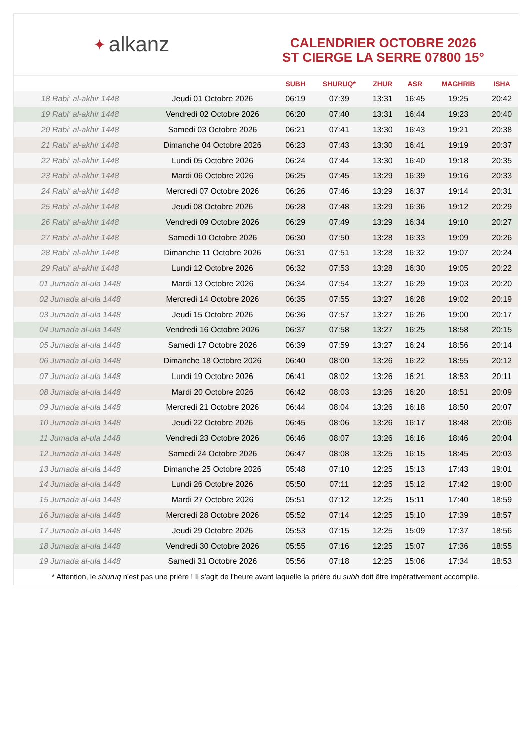✦ alkanz
CALENDRIER OCTOBRE 2026
ST CIERGE LA SERRE 07800 15°
| | | SUBH | SHURUQ* | ZHUR | ASR | MAGHRIB | ISHA |
| --- | --- | --- | --- | --- | --- | --- | --- |
| 18 Rabi‘ al-akhir 1448 | Jeudi 01 Octobre 2026 | 06:19 | 07:39 | 13:31 | 16:45 | 19:25 | 20:42 |
| 19 Rabi‘ al-akhir 1448 | Vendredi 02 Octobre 2026 | 06:20 | 07:40 | 13:31 | 16:44 | 19:23 | 20:40 |
| 20 Rabi‘ al-akhir 1448 | Samedi 03 Octobre 2026 | 06:21 | 07:41 | 13:30 | 16:43 | 19:21 | 20:38 |
| 21 Rabi‘ al-akhir 1448 | Dimanche 04 Octobre 2026 | 06:23 | 07:43 | 13:30 | 16:41 | 19:19 | 20:37 |
| 22 Rabi‘ al-akhir 1448 | Lundi 05 Octobre 2026 | 06:24 | 07:44 | 13:30 | 16:40 | 19:18 | 20:35 |
| 23 Rabi‘ al-akhir 1448 | Mardi 06 Octobre 2026 | 06:25 | 07:45 | 13:29 | 16:39 | 19:16 | 20:33 |
| 24 Rabi‘ al-akhir 1448 | Mercredi 07 Octobre 2026 | 06:26 | 07:46 | 13:29 | 16:37 | 19:14 | 20:31 |
| 25 Rabi‘ al-akhir 1448 | Jeudi 08 Octobre 2026 | 06:28 | 07:48 | 13:29 | 16:36 | 19:12 | 20:29 |
| 26 Rabi‘ al-akhir 1448 | Vendredi 09 Octobre 2026 | 06:29 | 07:49 | 13:29 | 16:34 | 19:10 | 20:27 |
| 27 Rabi‘ al-akhir 1448 | Samedi 10 Octobre 2026 | 06:30 | 07:50 | 13:28 | 16:33 | 19:09 | 20:26 |
| 28 Rabi‘ al-akhir 1448 | Dimanche 11 Octobre 2026 | 06:31 | 07:51 | 13:28 | 16:32 | 19:07 | 20:24 |
| 29 Rabi‘ al-akhir 1448 | Lundi 12 Octobre 2026 | 06:32 | 07:53 | 13:28 | 16:30 | 19:05 | 20:22 |
| 01 Jumada al-ula 1448 | Mardi 13 Octobre 2026 | 06:34 | 07:54 | 13:27 | 16:29 | 19:03 | 20:20 |
| 02 Jumada al-ula 1448 | Mercredi 14 Octobre 2026 | 06:35 | 07:55 | 13:27 | 16:28 | 19:02 | 20:19 |
| 03 Jumada al-ula 1448 | Jeudi 15 Octobre 2026 | 06:36 | 07:57 | 13:27 | 16:26 | 19:00 | 20:17 |
| 04 Jumada al-ula 1448 | Vendredi 16 Octobre 2026 | 06:37 | 07:58 | 13:27 | 16:25 | 18:58 | 20:15 |
| 05 Jumada al-ula 1448 | Samedi 17 Octobre 2026 | 06:39 | 07:59 | 13:27 | 16:24 | 18:56 | 20:14 |
| 06 Jumada al-ula 1448 | Dimanche 18 Octobre 2026 | 06:40 | 08:00 | 13:26 | 16:22 | 18:55 | 20:12 |
| 07 Jumada al-ula 1448 | Lundi 19 Octobre 2026 | 06:41 | 08:02 | 13:26 | 16:21 | 18:53 | 20:11 |
| 08 Jumada al-ula 1448 | Mardi 20 Octobre 2026 | 06:42 | 08:03 | 13:26 | 16:20 | 18:51 | 20:09 |
| 09 Jumada al-ula 1448 | Mercredi 21 Octobre 2026 | 06:44 | 08:04 | 13:26 | 16:18 | 18:50 | 20:07 |
| 10 Jumada al-ula 1448 | Jeudi 22 Octobre 2026 | 06:45 | 08:06 | 13:26 | 16:17 | 18:48 | 20:06 |
| 11 Jumada al-ula 1448 | Vendredi 23 Octobre 2026 | 06:46 | 08:07 | 13:26 | 16:16 | 18:46 | 20:04 |
| 12 Jumada al-ula 1448 | Samedi 24 Octobre 2026 | 06:47 | 08:08 | 13:25 | 16:15 | 18:45 | 20:03 |
| 13 Jumada al-ula 1448 | Dimanche 25 Octobre 2026 | 05:48 | 07:10 | 12:25 | 15:13 | 17:43 | 19:01 |
| 14 Jumada al-ula 1448 | Lundi 26 Octobre 2026 | 05:50 | 07:11 | 12:25 | 15:12 | 17:42 | 19:00 |
| 15 Jumada al-ula 1448 | Mardi 27 Octobre 2026 | 05:51 | 07:12 | 12:25 | 15:11 | 17:40 | 18:59 |
| 16 Jumada al-ula 1448 | Mercredi 28 Octobre 2026 | 05:52 | 07:14 | 12:25 | 15:10 | 17:39 | 18:57 |
| 17 Jumada al-ula 1448 | Jeudi 29 Octobre 2026 | 05:53 | 07:15 | 12:25 | 15:09 | 17:37 | 18:56 |
| 18 Jumada al-ula 1448 | Vendredi 30 Octobre 2026 | 05:55 | 07:16 | 12:25 | 15:07 | 17:36 | 18:55 |
| 19 Jumada al-ula 1448 | Samedi 31 Octobre 2026 | 05:56 | 07:18 | 12:25 | 15:06 | 17:34 | 18:53 |
* Attention, le shuruq n'est pas une prière ! Il s'agit de l'heure avant laquelle la prière du subh doit être impérativement accomplie.